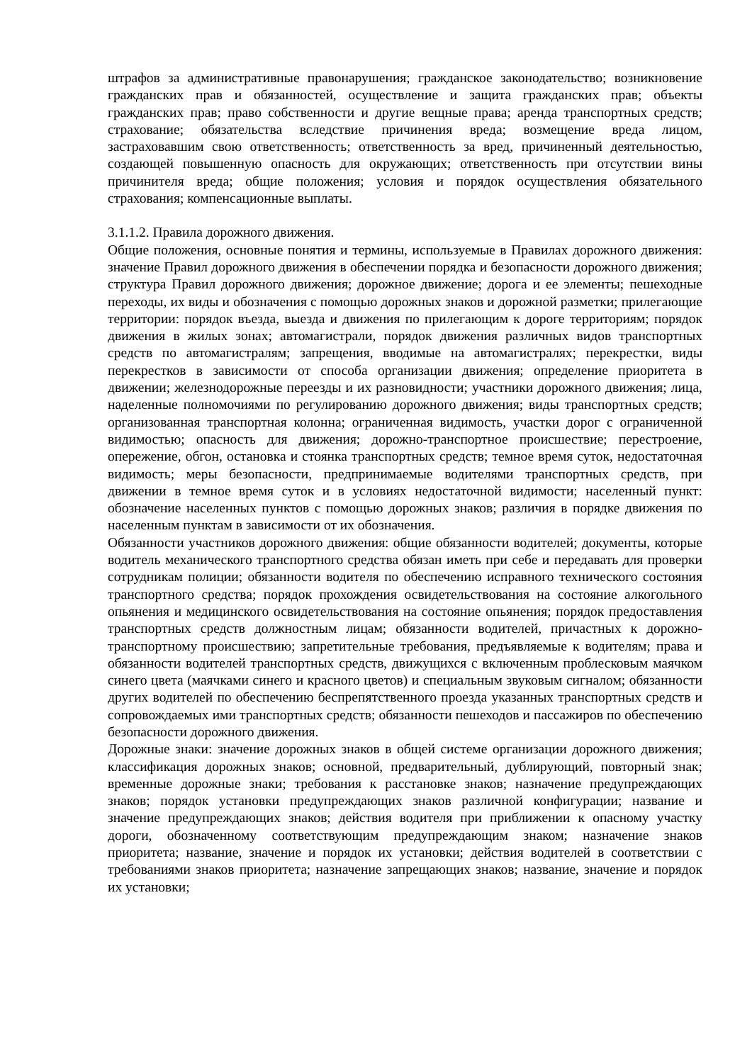штрафов за административные правонарушения; гражданское законодательство; возникновение гражданских прав и обязанностей, осуществление и защита гражданских прав; объекты гражданских прав; право собственности и другие вещные права; аренда транспортных средств; страхование; обязательства вследствие причинения вреда; возмещение вреда лицом, застраховавшим свою ответственность; ответственность за вред, причиненный деятельностью, создающей повышенную опасность для окружающих; ответственность при отсутствии вины причинителя вреда; общие положения; условия и порядок осуществления обязательного страхования; компенсационные выплаты.
3.1.1.2. Правила дорожного движения.
Общие положения, основные понятия и термины, используемые в Правилах дорожного движения: значение Правил дорожного движения в обеспечении порядка и безопасности дорожного движения; структура Правил дорожного движения; дорожное движение; дорога и ее элементы; пешеходные переходы, их виды и обозначения с помощью дорожных знаков и дорожной разметки; прилегающие территории: порядок въезда, выезда и движения по прилегающим к дороге территориям; порядок движения в жилых зонах; автомагистрали, порядок движения различных видов транспортных средств по автомагистралям; запрещения, вводимые на автомагистралях; перекрестки, виды перекрестков в зависимости от способа организации движения; определение приоритета в движении; железнодорожные переезды и их разновидности; участники дорожного движения; лица, наделенные полномочиями по регулированию дорожного движения; виды транспортных средств; организованная транспортная колонна; ограниченная видимость, участки дорог с ограниченной видимостью; опасность для движения; дорожно-транспортное происшествие; перестроение, опережение, обгон, остановка и стоянка транспортных средств; темное время суток, недостаточная видимость; меры безопасности, предпринимаемые водителями транспортных средств, при движении в темное время суток и в условиях недостаточной видимости; населенный пункт: обозначение населенных пунктов с помощью дорожных знаков; различия в порядке движения по населенным пунктам в зависимости от их обозначения.
Обязанности участников дорожного движения: общие обязанности водителей; документы, которые водитель механического транспортного средства обязан иметь при себе и передавать для проверки сотрудникам полиции; обязанности водителя по обеспечению исправного технического состояния транспортного средства; порядок прохождения освидетельствования на состояние алкогольного опьянения и медицинского освидетельствования на состояние опьянения; порядок предоставления транспортных средств должностным лицам; обязанности водителей, причастных к дорожно-транспортному происшествию; запретительные требования, предъявляемые к водителям; права и обязанности водителей транспортных средств, движущихся с включенным проблесковым маячком синего цвета (маячками синего и красного цветов) и специальным звуковым сигналом; обязанности других водителей по обеспечению беспрепятственного проезда указанных транспортных средств и сопровождаемых ими транспортных средств; обязанности пешеходов и пассажиров по обеспечению безопасности дорожного движения.
Дорожные знаки: значение дорожных знаков в общей системе организации дорожного движения; классификация дорожных знаков; основной, предварительный, дублирующий, повторный знак; временные дорожные знаки; требования к расстановке знаков; назначение предупреждающих знаков; порядок установки предупреждающих знаков различной конфигурации; название и значение предупреждающих знаков; действия водителя при приближении к опасному участку дороги, обозначенному соответствующим предупреждающим знаком; назначение знаков приоритета; название, значение и порядок их установки; действия водителей в соответствии с требованиями знаков приоритета; назначение запрещающих знаков; название, значение и порядок их установки;